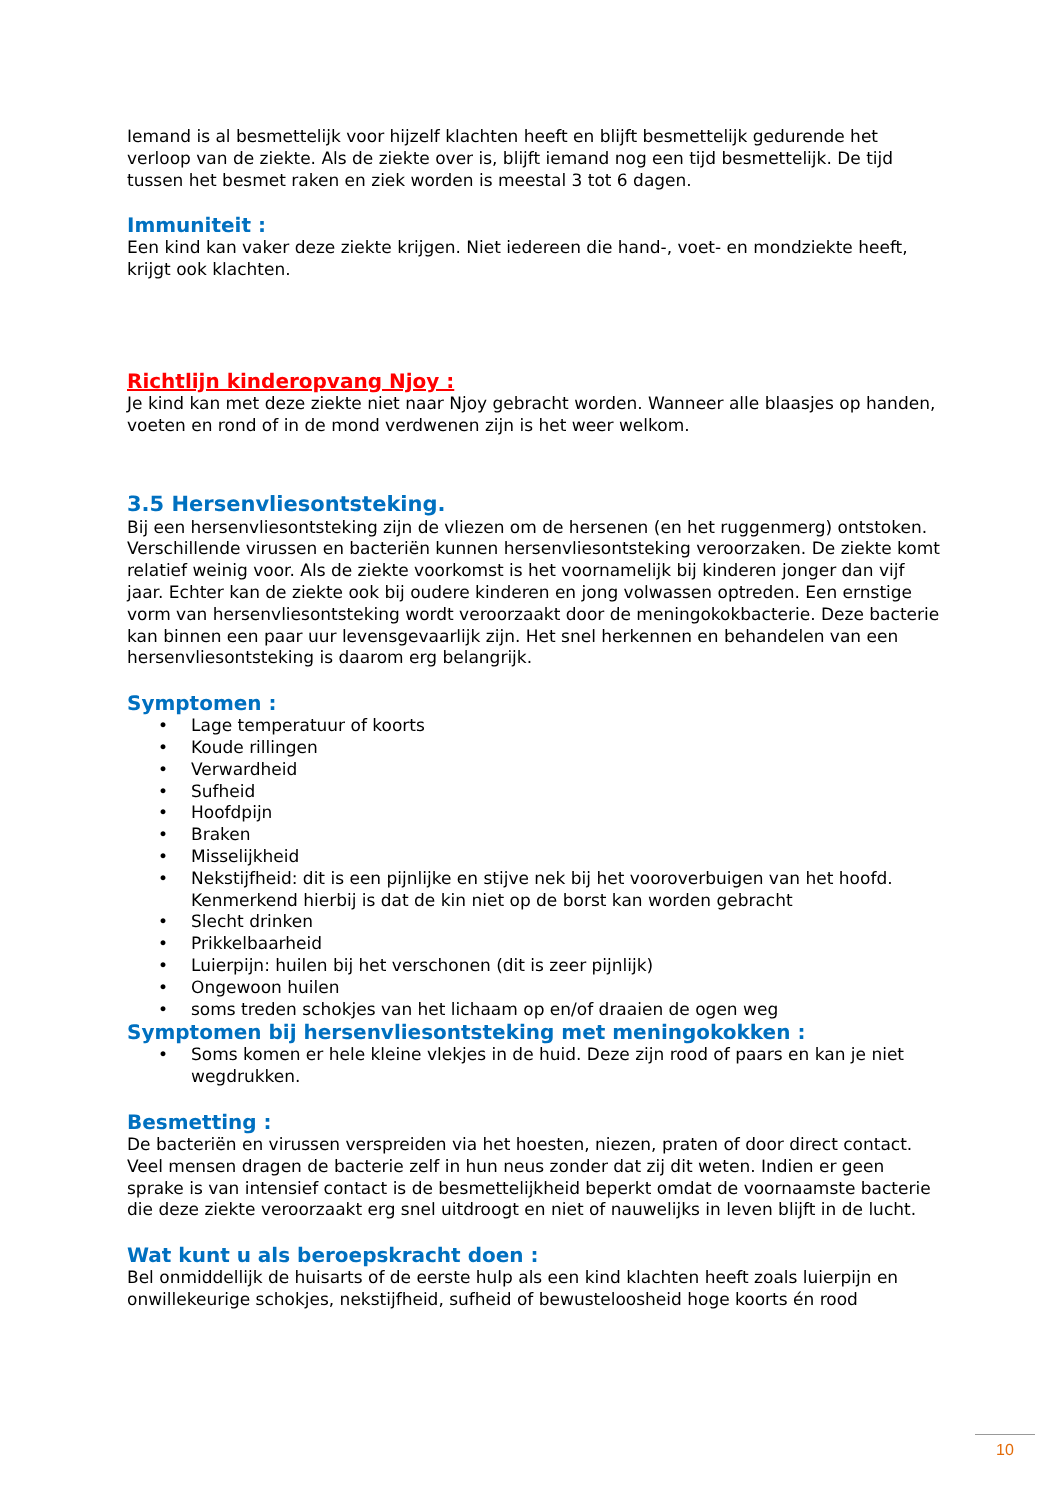Iemand is al besmettelijk voor hijzelf klachten heeft en blijft besmettelijk gedurende het verloop van de ziekte. Als de ziekte over is, blijft iemand nog een tijd besmettelijk. De tijd tussen het besmet raken en ziek worden is meestal 3 tot 6 dagen.
Immuniteit :
Een kind kan vaker deze ziekte krijgen. Niet iedereen die hand-, voet- en mondziekte heeft, krijgt ook klachten.
Richtlijn kinderopvang Njoy :
Je kind kan met deze ziekte niet naar Njoy gebracht worden. Wanneer alle blaasjes op handen, voeten en rond of in de mond verdwenen zijn is het weer welkom.
3.5 Hersenvliesontsteking.
Bij een hersenvliesontsteking zijn de vliezen om de hersenen (en het ruggenmerg) ontstoken. Verschillende virussen en bacteriën kunnen hersenvliesontsteking veroorzaken. De ziekte komt relatief weinig voor. Als de ziekte voorkomst is het voornamelijk bij kinderen jonger dan vijf jaar. Echter kan de ziekte ook bij oudere kinderen en jong volwassen optreden. Een ernstige vorm van hersenvliesontsteking wordt veroorzaakt door de meningokokbacterie. Deze bacterie kan binnen een paar uur levensgevaarlijk zijn. Het snel herkennen en behandelen van een hersenvliesontsteking is daarom erg belangrijk.
Symptomen :
• Lage temperatuur of koorts
• Koude rillingen
• Verwardheid
• Sufheid
• Hoofdpijn
• Braken
• Misselijkheid
• Nekstijfheid: dit is een pijnlijke en stijve nek bij het vooroverbuigen van het hoofd. Kenmerkend hierbij is dat de kin niet op de borst kan worden gebracht
• Slecht drinken
• Prikkelbaarheid
• Luierpijn: huilen bij het verschonen (dit is zeer pijnlijk)
• Ongewoon huilen
• soms treden schokjes van het lichaam op en/of draaien de ogen weg
Symptomen bij hersenvliesontsteking met meningokokken :
• Soms komen er hele kleine vlekjes in de huid. Deze zijn rood of paars en kan je niet wegdrukken.
Besmetting :
De bacteriën en virussen verspreiden via het hoesten, niezen, praten of door direct contact. Veel mensen dragen de bacterie zelf in hun neus zonder dat zij dit weten. Indien er geen sprake is van intensief contact is de besmettelijkheid beperkt omdat de voornaamste bacterie die deze ziekte veroorzaakt erg snel uitdroogt en niet of nauwelijks in leven blijft in de lucht.
Wat kunt u als beroepskracht doen :
Bel onmiddellijk de huisarts of de eerste hulp als een kind klachten heeft zoals luierpijn en onwillekeurige schokjes, nekstijfheid, sufheid of bewusteloosheid hoge koorts én rood
10